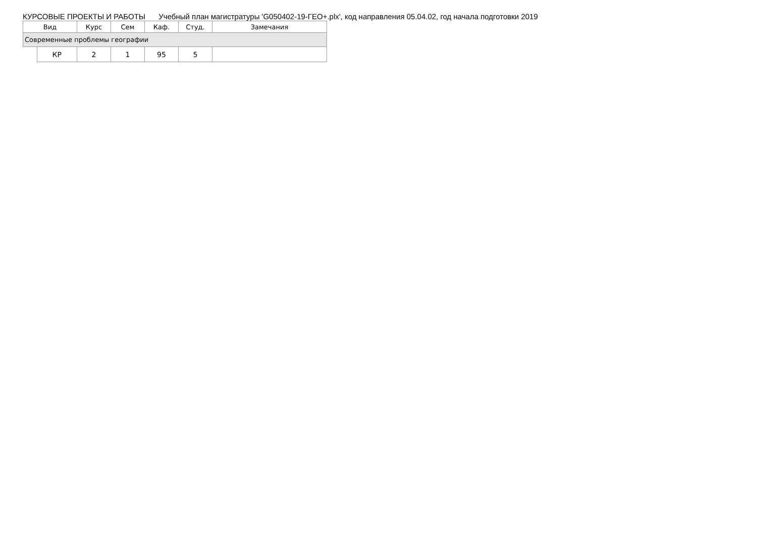КУРСОВЫЕ ПРОЕКТЫ И РАБОТЫ Учебный план магистратуры 'G050402-19-ГЕО+.plx', код направления 05.04.02, год начала подготовки 2019
| Вид | | Курс | Сем | Каф. | Студ. | Замечания |
| --- | --- | --- | --- | --- | --- | --- |
| Современные проблемы географии | | | | | | |
| | КР | 2 | 1 | 95 | 5 | |